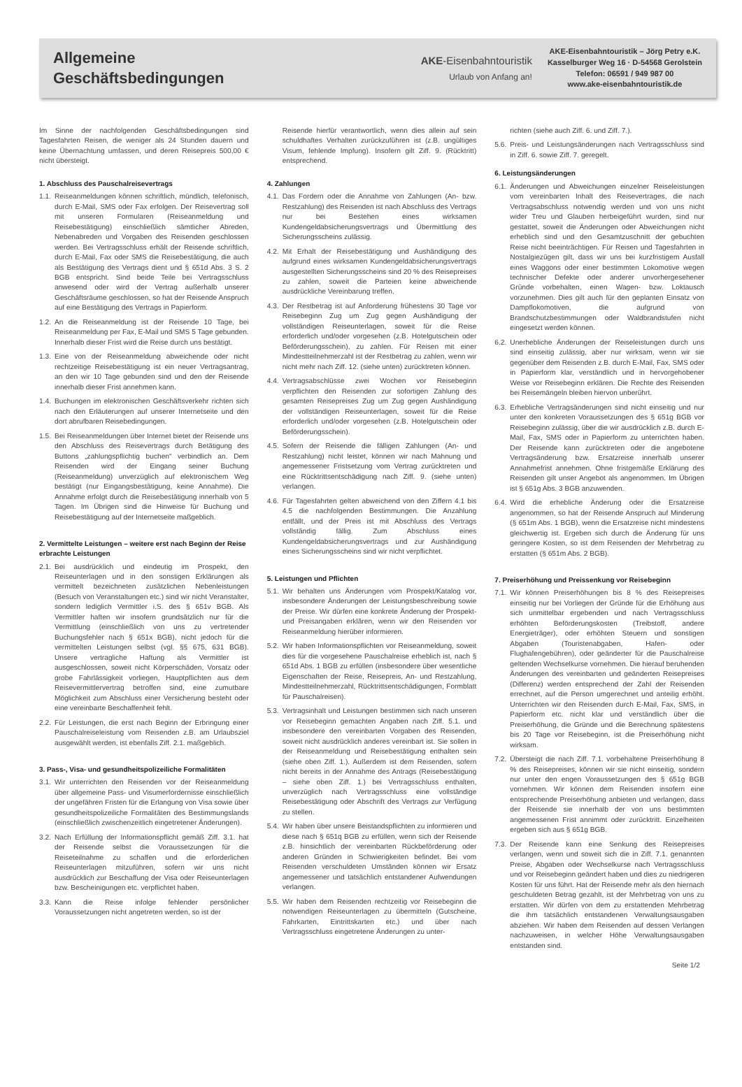Allgemeine
Geschäftsbedingungen
AKE-Eisenbahntouristik
Urlaub von Anfang an!
AKE-Eisenbahntouristik – Jörg Petry e.K.
Kasselburger Weg 16 · D-54568 Gerolstein
Telefon: 06591 / 949 987 00
www.ake-eisenbahntouristik.de
Im Sinne der nachfolgenden Geschäftsbedingungen sind Tagesfahrten Reisen, die weniger als 24 Stunden dauern und keine Übernachtung umfassen, und deren Reisepreis 500,00 € nicht übersteigt.
1. Abschluss des Pauschalreisevertrags
1.1.
Reiseanmeldungen können schriftlich, mündlich, telefonisch, durch E-Mail, SMS oder Fax erfolgen. Der Reisevertrag soll mit unseren Formularen (Reiseanmeldung und Reisebestätigung) einschließlich sämtlicher Abreden, Nebenabreden und Vorgaben des Reisenden geschlossen werden. Bei Vertragsschluss erhält der Reisende schriftlich, durch E-Mail, Fax oder SMS die Reisebestätigung, die auch als Bestätigung des Vertrags dient und § 651d Abs. 3 S. 2 BGB entspricht. Sind beide Teile bei Vertragsschluss anwesend oder wird der Vertrag außerhalb unserer Geschäftsräume geschlossen, so hat der Reisende Anspruch auf eine Bestätigung des Vertrags in Papierform.
1.2.
An die Reiseanmeldung ist der Reisende 10 Tage, bei Reiseanmeldung per Fax, E-Mail und SMS 5 Tage gebunden. Innerhalb dieser Frist wird die Reise durch uns bestätigt.
1.3.
Eine von der Reiseanmeldung abweichende oder nicht rechtzeitige Reisebestätigung ist ein neuer Vertragsantrag, an den wir 10 Tage gebunden sind und den der Reisende innerhalb dieser Frist annehmen kann.
1.4.
Buchungen im elektronischen Geschäftsverkehr richten sich nach den Erläuterungen auf unserer Internetseite und den dort abrufbaren Reisebedingungen.
1.5.
Bei Reiseanmeldungen über Internet bietet der Reisende uns den Abschluss des Reisevertrags durch Betätigung des Buttons „zahlungspflichtig buchen“ verbindlich an. Dem Reisenden wird der Eingang seiner Buchung (Reiseanmeldung) unverzüglich auf elektronischem Weg bestätigt (nur Eingangsbestätigung, keine Annahme). Die Annahme erfolgt durch die Reisebestätigung innerhalb von 5 Tagen. Im Übrigen sind die Hinweise für Buchung und Reisebestätigung auf der Internetseite maßgeblich.
2. Vermittelte Leistungen – weitere erst nach Beginn der Reise erbrachte Leistungen
2.1.
Bei ausdrücklich und eindeutig im Prospekt, den Reiseunterlagen und in den sonstigen Erklärungen als vermittelt bezeichneten zusätzlichen Nebenleistungen (Besuch von Veranstaltungen etc.) sind wir nicht Veranstalter, sondern lediglich Vermittler i.S. des § 651v BGB. Als Vermittler haften wir insofern grundsätzlich nur für die Vermittlung (einschließlich von uns zu vertretender Buchungsfehler nach § 651x BGB), nicht jedoch für die vermittelten Leistungen selbst (vgl. §§ 675, 631 BGB). Unsere vertragliche Haftung als Vermittler ist ausgeschlossen, soweit nicht Körperschäden, Vorsatz oder grobe Fahrlässigkeit vorliegen, Hauptpflichten aus dem Reisevermittlervertrag betroffen sind, eine zumutbare Möglichkeit zum Abschluss einer Versicherung besteht oder eine vereinbarte Beschaffenheit fehlt.
2.2.
Für Leistungen, die erst nach Beginn der Erbringung einer Pauschalreiseleistung vom Reisenden z.B. am Urlaubsziel ausgewählt werden, ist ebenfalls Ziff. 2.1. maßgeblich.
3. Pass-, Visa- und gesundheitspolizeiliche Formalitäten
3.1.
Wir unterrichten den Reisenden vor der Reiseanmeldung über allgemeine Pass- und Visumerfordernisse einschließlich der ungefähren Fristen für die Erlangung von Visa sowie über gesundheitspolizeiliche Formalitäten des Bestimmungslands (einschließlich zwischenzeitlich eingetretener Änderungen).
3.2.
Nach Erfüllung der Informationspflicht gemäß Ziff. 3.1. hat der Reisende selbst die Voraussetzungen für die Reiseteilnahme zu schaffen und die erforderlichen Reiseunterlagen mitzuführen, sofern wir uns nicht ausdrücklich zur Beschaffung der Visa oder Reiseunterlagen bzw. Bescheinigungen etc. verpflichtet haben.
3.3.
Kann die Reise infolge fehlender persönlicher Voraussetzungen nicht angetreten werden, so ist der
Reisende hierfür verantwortlich, wenn dies allein auf sein schuldhaftes Verhalten zurückzuführen ist (z.B. ungültiges Visum, fehlende Impfung). Insofern gilt Ziff. 9. (Rücktritt) entsprechend.
4. Zahlungen
4.1.
Das Fordern oder die Annahme von Zahlungen (An- bzw. Restzahlung) des Reisenden ist nach Abschluss des Vertrags nur bei Bestehen eines wirksamen Kundengeldabsicherungsvertrags und Übermittlung des Sicherungsscheins zulässig.
4.2.
Mit Erhalt der Reisebestätigung und Aushändigung des aufgrund eines wirksamen Kundengeldabsicherungsvertrags ausgestellten Sicherungsscheins sind 20 % des Reisepreises zu zahlen, soweit die Parteien keine abweichende ausdrückliche Vereinbarung treffen.
4.3.
Der Restbetrag ist auf Anforderung frühestens 30 Tage vor Reisebeginn Zug um Zug gegen Aushändigung der vollständigen Reiseunterlagen, soweit für die Reise erforderlich und/oder vorgesehen (z.B. Hotelgutschein oder Beförderungsschein), zu zahlen. Für Reisen mit einer Mindestteilnehmerzahl ist der Restbetrag zu zahlen, wenn wir nicht mehr nach Ziff. 12. (siehe unten) zurücktreten können.
4.4.
Vertragsabschlüsse zwei Wochen vor Reisebeginn verpflichten den Reisenden zur sofortigen Zahlung des gesamten Reisepreises Zug um Zug gegen Aushändigung der vollständigen Reiseunterlagen, soweit für die Reise erforderlich und/oder vorgesehen (z.B. Hotelgutschein oder Beförderungsschein).
4.5.
Sofern der Reisende die fälligen Zahlungen (An- und Restzahlung) nicht leistet, können wir nach Mahnung und angemessener Fristsetzung vom Vertrag zurücktreten und eine Rücktrittsentschädigung nach Ziff. 9. (siehe unten) verlangen.
4.6.
Für Tagesfahrten gelten abweichend von den Ziffern 4.1 bis 4.5 die nachfolgenden Bestimmungen. Die Anzahlung entfällt, und der Preis ist mit Abschluss des Vertrags vollständig fällig. Zum Abschluss eines Kundengeldabsicherungsvertrags und zur Aushändigung eines Sicherungsscheins sind wir nicht verpflichtet.
5. Leistungen und Pflichten
5.1.
Wir behalten uns Änderungen vom Prospekt/Katalog vor, insbesondere Änderungen der Leistungsbeschreibung sowie der Preise. Wir dürfen eine konkrete Änderung der Prospekt- und Preisangaben erklären, wenn wir den Reisenden vor Reiseanmeldung hierüber informieren.
5.2.
Wir haben Informationspflichten vor Reiseanmeldung, soweit dies für die vorgesehene Pauschalreise erheblich ist, nach § 651d Abs. 1 BGB zu erfüllen (insbesondere über wesentliche Eigenschaften der Reise, Reisepreis, An- und Restzahlung, Mindestteilnehmerzahl, Rücktrittsentschädigungen, Formblatt für Pauschalreisen).
5.3.
Vertragsinhalt und Leistungen bestimmen sich nach unseren vor Reisebeginn gemachten Angaben nach Ziff. 5.1. und insbesondere den vereinbarten Vorgaben des Reisenden, soweit nicht ausdrücklich anderes vereinbart ist. Sie sollen in der Reiseanmeldung und Reisebestätigung enthalten sein (siehe oben Ziff. 1.). Außerdem ist dem Reisenden, sofern nicht bereits in der Annahme des Antrags (Reisebestätigung – siehe oben Ziff. 1.) bei Vertragsschluss enthalten, unverzüglich nach Vertragsschluss eine vollständige Reisebestätigung oder Abschrift des Vertrags zur Verfügung zu stellen.
5.4.
Wir haben über unsere Beistandspflichten zu informieren und diese nach § 651q BGB zu erfüllen, wenn sich der Reisende z.B. hinsichtlich der vereinbarten Rückbeförderung oder anderen Gründen in Schwierigkeiten befindet. Bei vom Reisenden verschuldeten Umständen können wir Ersatz angemessener und tatsächlich entstandener Aufwendungen verlangen.
5.5.
Wir haben dem Reisenden rechtzeitig vor Reisebeginn die notwendigen Reiseunterlagen zu übermitteln (Gutscheine, Fahrkarten, Eintrittskarten etc.) und über nach Vertragsschluss eingetretene Änderungen zu unter-
richten (siehe auch Ziff. 6. und Ziff. 7.).
5.6.
Preis- und Leistungsänderungen nach Vertragsschluss sind in Ziff. 6. sowie Ziff. 7. geregelt.
6. Leistungsänderungen
6.1.
Änderungen und Abweichungen einzelner Reiseleistungen vom vereinbarten Inhalt des Reisevertrages, die nach Vertragsabschluss notwendig werden und von uns nicht wider Treu und Glauben herbeigeführt wurden, sind nur gestattet, soweit die Änderungen oder Abweichungen nicht erheblich sind und den Gesamtzuschnitt der gebuchten Reise nicht beeinträchtigen. Für Reisen und Tagesfahrten in Nostalgiezügen gilt, dass wir uns bei kurzfristigem Ausfall eines Waggons oder einer bestimmten Lokomotive wegen technischer Defekte oder anderer unvorhergesehener Gründe vorbehalten, einen Wagen- bzw. Loktausch vorzunehmen. Dies gilt auch für den geplanten Einsatz von Dampflokomotiven, die aufgrund von Brandschutzbestimmungen oder Waldbrandstufen nicht eingesetzt werden können.
6.2.
Unerhebliche Änderungen der Reiseleistungen durch uns sind einseitig zulässig, aber nur wirksam, wenn wir sie gegenüber dem Reisenden z.B. durch E-Mail, Fax, SMS oder in Papierform klar, verständlich und in hervorgehobener Weise vor Reisebeginn erklären. Die Rechte des Reisenden bei Reisemängeln bleiben hiervon unberührt.
6.3.
Erhebliche Vertragsänderungen sind nicht einseitig und nur unter den konkreten Voraussetzungen des § 651g BGB vor Reisebeginn zulässig, über die wir ausdrücklich z.B. durch E-Mail, Fax, SMS oder in Papierform zu unterrichten haben. Der Reisende kann zurücktreten oder die angebotene Vertragsänderung bzw. Ersatzreise innerhalb unserer Annahmefrist annehmen. Ohne fristgemäße Erklärung des Reisenden gilt unser Angebot als angenommen. Im Übrigen ist § 651g Abs. 3 BGB anzuwenden.
6.4.
Wird die erhebliche Änderung oder die Ersatzreise angenommen, so hat der Reisende Anspruch auf Minderung (§ 651m Abs. 1 BGB), wenn die Ersatzreise nicht mindestens gleichwertig ist. Ergeben sich durch die Änderung für uns geringere Kosten, so ist dem Reisenden der Mehrbetrag zu erstatten (§ 651m Abs. 2 BGB).
7. Preiserhöhung und Preissenkung vor Reisebeginn
7.1.
Wir können Preiserhöhungen bis 8 % des Reisepreises einseitig nur bei Vorliegen der Gründe für die Erhöhung aus sich unmittelbar ergebenden und nach Vertragsschluss erhöhten Beförderungskosten (Treibstoff, andere Energieträger), oder erhöhten Steuern und sonstigen Abgaben (Touristenabgaben, Hafen- oder Flughafengebühren), oder geänderter für die Pauschalreise geltenden Wechselkurse vornehmen. Die hierauf beruhenden Änderungen des vereinbarten und geänderten Reisepreises (Differenz) werden entsprechend der Zahl der Reisenden errechnet, auf die Person umgerechnet und anteilig erhöht. Unterrichten wir den Reisenden durch E-Mail, Fax, SMS, in Papierform etc. nicht klar und verständlich über die Preiserhöhung, die Gründe und die Berechnung spätestens bis 20 Tage vor Reisebeginn, ist die Preiserhöhung nicht wirksam.
7.2.
Übersteigt die nach Ziff. 7.1. vorbehaltene Preiserhöhung 8 % des Reisepreises, können wir sie nicht einseitig, sondern nur unter den engen Voraussetzungen des § 651g BGB vornehmen. Wir können dem Reisenden insofern eine entsprechende Preiserhöhung anbieten und verlangen, dass der Reisende sie innerhalb der von uns bestimmten angemessenen Frist annimmt oder zurücktritt. Einzelheiten ergeben sich aus § 651g BGB.
7.3.
Der Reisende kann eine Senkung des Reisepreises verlangen, wenn und soweit sich die in Ziff. 7.1. genannten Preise, Abgaben oder Wechselkurse nach Vertragsschluss und vor Reisebeginn geändert haben und dies zu niedrigeren Kosten für uns führt. Hat der Reisende mehr als den hiernach geschuldeten Betrag gezahlt, ist der Mehrbetrag von uns zu erstatten. Wir dürfen von dem zu erstattenden Mehrbetrag die ihm tatsächlich entstandenen Verwaltungsausgaben abziehen. Wir haben dem Reisenden auf dessen Verlangen nachzuweisen, in welcher Höhe Verwaltungsausgaben entstanden sind.
Seite 1/2